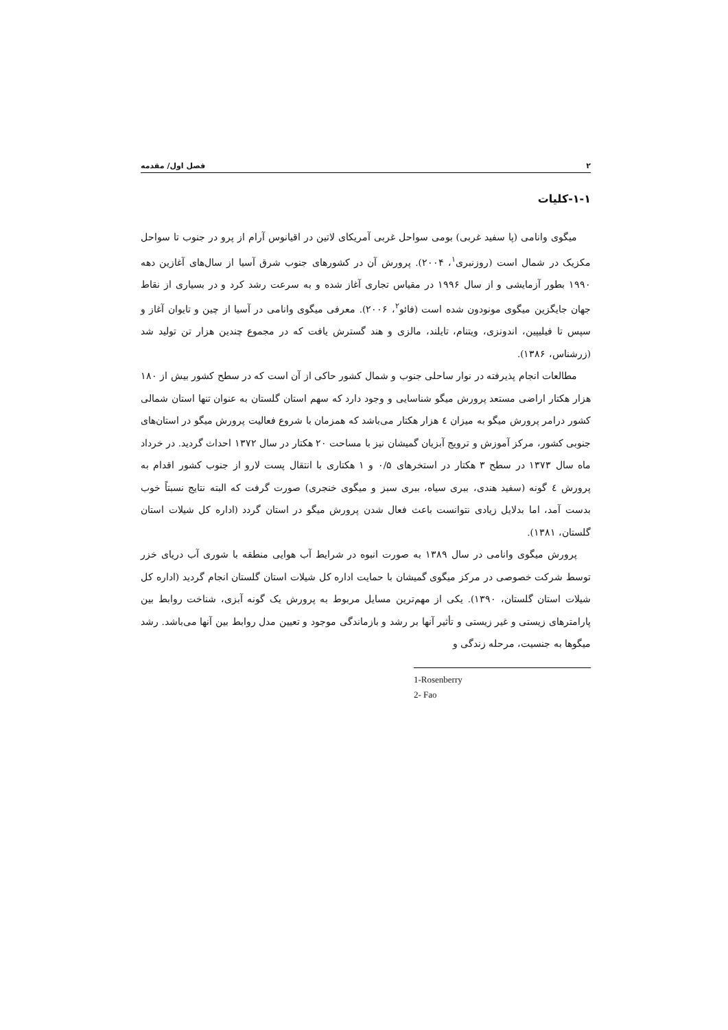۲ فصل اول/ مقدمه
۱-۱-کلیات
میگوی وانامی (پا سفید غربی) بومی سواحل غربی آمریکای لاتین در اقیانوس آرام از پرو در جنوب تا سواحل مکزیک در شمال است (روزنبری<sup>۱</sup>، ۲۰۰۴). پرورش آن در کشورهای جنوب شرق آسیا از سال‌های آغازین دهه ۱۹۹۰ بطور آزمایشی و از سال ۱۹۹۶ در مقیاس تجاری آغاز شده و به سرعت رشد کرد و در بسیاری از نقاط جهان جایگزین میگوی مونودون شده است (فائو<sup>۲</sup>، ۲۰۰۶). معرفی میگوی وانامی در آسیا از چین و تایوان آغاز و سپس تا فیلیپین، اندونزی، ویتنام، تایلند، مالزی و هند گسترش یافت که در مجموع چندین هزار تن تولید شد (زرشناس، ۱۳۸۶).
مطالعات انجام پذیرفته در نوار ساحلی جنوب و شمال کشور حاکی از آن است که در سطح کشور بیش از ۱۸۰ هزار هکتار اراضی مستعد پرورش میگو شناسایی و وجود دارد که سهم استان گلستان به عنوان تنها استان شمالی کشور درامر پرورش میگو به میزان ٤ هزار هکتار می‌باشد که همزمان با شروع فعالیت پرورش میگو در استان‌های جنوبی کشور، مرکز آموزش و ترویج آبزیان گمیشان نیز با مساحت ۲۰ هکتار در سال ۱۳۷۲ احداث گردید. در خرداد ماه سال ۱۳۷۳ در سطح ۳ هکتار در استخرهای ۰/۵ و ۱ هکتاری با انتقال پست لارو از جنوب کشور اقدام به پرورش ٤ گونه (سفید هندی، ببری سیاه، ببری سبز و میگوی خنجری) صورت گرفت که البته نتایج نسبتاً خوب بدست آمد، اما بدلایل زیادی نتوانست باعث فعال شدن پرورش میگو در استان گردد (اداره کل شیلات استان گلستان، ۱۳۸۱).
پرورش میگوی وانامی در سال ۱۳۸۹ به صورت انبوه در شرایط آب هوایی منطقه با شوری آب دریای خزر توسط شرکت خصوصی در مرکز میگوی گمیشان با حمایت اداره کل شیلات استان گلستان انجام گردید (اداره کل شیلات استان گلستان، ۱۳۹۰). یکی از مهم‌ترین مسایل مربوط به پرورش یک گونه آبزی، شناخت روابط بین پارامترهای زیستی و غیر زیستی و تأثیر آنها بر رشد و بازماندگی موجود و تعیین مدل روابط بین آنها می‌باشد. رشد میگوها به جنسیت، مرحله زندگی و
1-Rosenberry
2- Fao